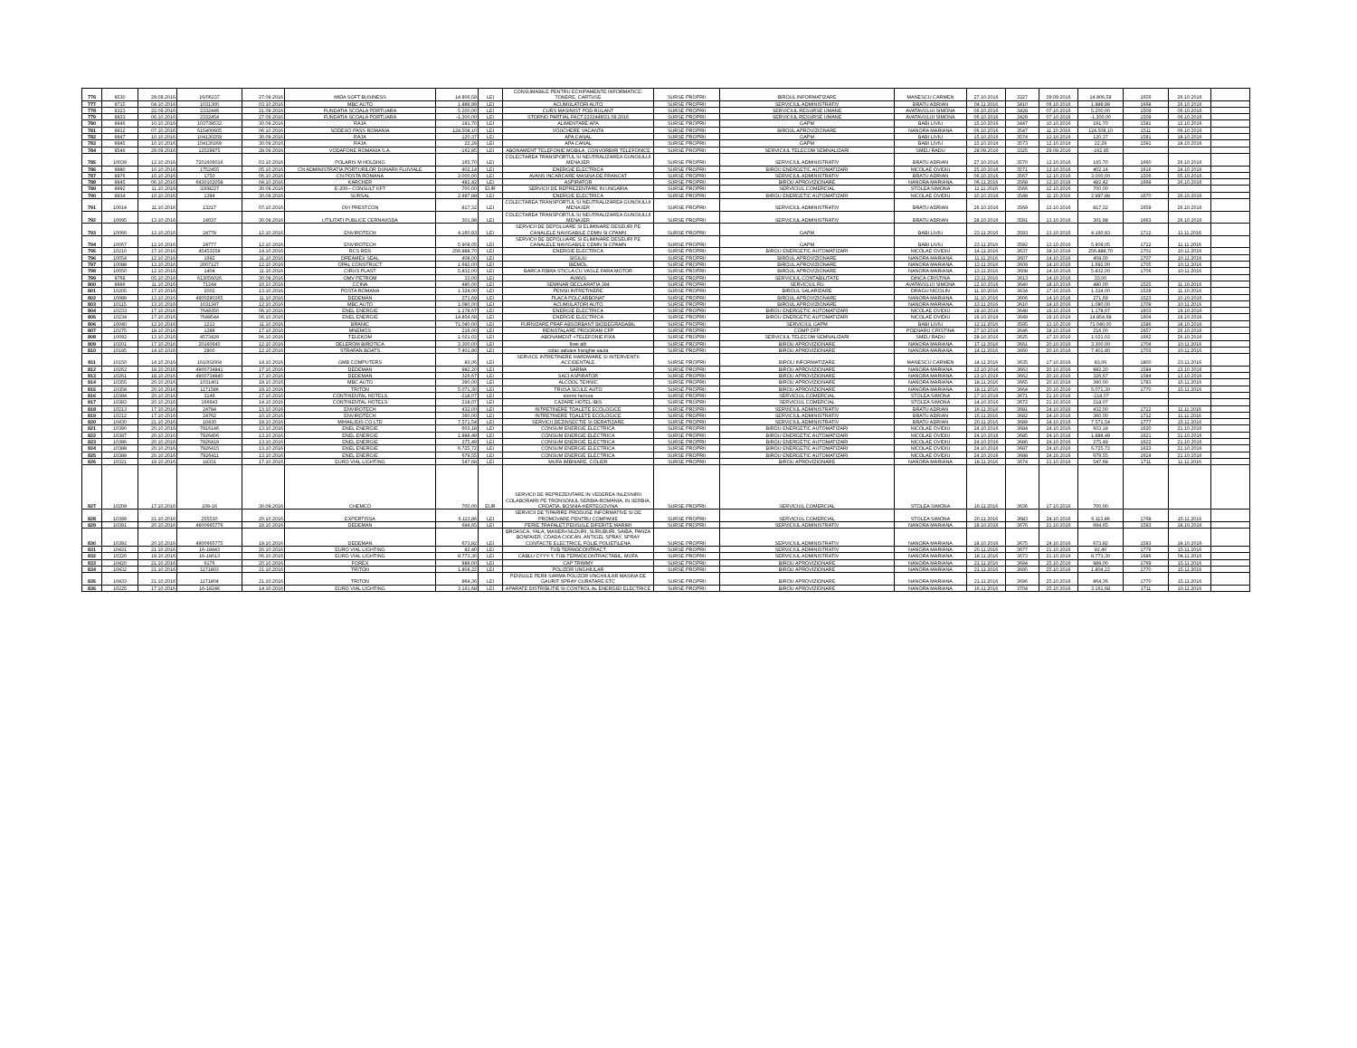| 776 | 9530 | 29.09.2016 | 16/06237 | 27.09.2016 | MIDA SOFT BUSINESS | 14.906,59 | LEI | CONSUMABILE PENTRU ECHIPAMENTE INFORMATICE: TONERE, CARTUSE | SURSE PROPRII | BIROUL INFORMATIZARE | MANESCU CARMEN | 27.10.2016 | 3327 | 29.09.2016 | 14.906,59 | 1656 | 26.10.2016 | |
| 777 | 9715 | 04.10.2016 | 1031300 | 03.10.2016 | MBC AUTO | 1.889,99 | LEI | ACUMULATORI AUTO | SURSE PROPRII | SERVICIUL ADMINISTRATIV | BRATU ADRIAN | 04.11.2016 | 3410 | 06.10.2016 | 1.889,99 | 1668 | 26.10.2016 | |
| 778 | 9323 | 22.09.2016 | 2332449 | 21.09.2016 | FUNDATIA SCOALA PORTUARA | 5.200,00 | LEI | CURS MASINIST POD RULANT | SURSE PROPRII | SERVICIUL RESURSE UMANE | AVATAVULUI SIMONA | 06.10.2016 | 3428 | 07.10.2016 | 5.200,00 | 1509 | 06.10.2016 | |
| 779 | 9833 | 06.10.2016 | 2332454 | 27.09.2016 | FUNDATIA SCOALA PORTUARA | -1.300,00 | LEI | STORNO PARTIAL FACT.2332449/21.09.2016 | SURSE PROPRII | SERVICIUL RESURSE UMANE | AVATAVULUI SIMONA | 06.10.2016 | 3429 | 07.10.2016 | -1.300,00 | 1509 | 06.10.2016 | |
| 780 | 9946 | 10.10.2016 | 103739532 | 30.09.2016 | RAJA | 191,70 | LEI | ALIMENTARE APA | SURSE PROPRII | GAPM | BABI LIVIU | 15.10.2016 | 3447 | 10.10.2016 | 191,70 | 1581 | 12.10.2016 | |
| 781 | 9912 | 07.10.2016 | 615400605 | 06.10.2016 | SODEXO PASS ROMANIA | 124.508,10 | LEI | VOUCHERE VACANTA | SURSE PROPRII | BIROUL APROVIZIONARE | NANORA MARIANA | 06.10.2016 | 3547 | 11.10.2016 | 124.508,10 | 1511 | 06.10.2016 | |
| 782 | 9947 | 10.10.2016 | 104130259 | 30.09.2016 | RAJA | 120,37 | LEI | APA CANAL | SURSE PROPRII | GAPM | BABI LIVIU | 15.10.2016 | 3574 | 12.10.2016 | 120,37 | 1591 | 18.10.2016 | |
| 783 | 9945 | 10.10.2016 | 104130269 | 30.09.2016 | RAJA | 22,29 | LEI | APA CANAL | SURSE PROPRII | GAPM | BABI LIVIU | 15.10.2016 | 3573 | 12.10.2016 | 22,29 | 1591 | 18.10.2016 | |
| 784 | 9546 | 29.09.2016 | 12529975 | 28.09.2016 | VODAFONE ROMANIA S.A. | -162,95 | LEI | ABONAMENT TELEFONIE MOBILA, CONVORBIRI TELEFONICE | SURSE PROPRII | SERVICIUL TELECOM SEMNALIZARI | SMEU RADU | 28.09.2016 | 3325 | 29.09.2016 | -162,95 | | | |
| 785 | 10039 | 12.10.2016 | 7201606016 | 03.10.2016 | POLARIS M HOLDING | 165,70 | LEI | COLECTAREA TRANSPORTUL SI NEUTRALIZAREA GUNOIULUI MENAJER | SURSE PROPRII | SERVICIUL ADMINISTRATIV | BRATU ADRIAN | 27.10.2016 | 3570 | 12.10.2016 | 165,70 | 1660 | 26.10.2016 | |
| 786 | 9980 | 10.10.2016 | 1752455 | 05.10.2016 | CN ADMINISTRATIA PORTURILOR DUNARII FLUVIALE | 402,14 | LEI | ENERGIE ELECTRICA | SURSE PROPRII | BIROU ENERGETIC AUTOMATIZARI | NICOLAE OVIDIU | 25.10.2016 | 3571 | 12.10.2016 | 402,14 | 1616 | 24.10.2016 | |
| 787 | 9976 | 10.10.2016 | 1750 | 06.10.2016 | CN POSTA ROMANA | 3.000,00 | LEI | AVANS INCARCARE MASINA DE FRANCAT | SURSE PROPRII | SERVICIUL ADMINISTRATIV | BRATU ADRIAN | 06.10.2016 | 3567 | 12.10.2016 | 3.000,00 | 1506 | 05.10.2016 | |
| 788 | 9845 | 06.10.2016 | 6430102058 | 04.10.2016 | KARCHER | 482,42 | LEI | ASPIRATOR | SURSE PROPRII | BIROU APROVIZIONARE | NANORA MARIANA | 06.11.2016 | 3568 | 12.10.2016 | 482,42 | 1669 | 26.10.2016 | |
| 789 | 9992 | 11.10.2016 | 3308227 | 30.09.2016 | E-200-- CONSULT KFT | 700,00 | EUR | SERVICII DE REPREZENTARE IN UNGARIA | SURSE PROPRII | SERVICIUL COMERCIAL | STOLEA SIMONA | 11.11.2016 | 3566 | 12.10.2016 | 700,00 | | | |
| 790 | 9934 | 10.10.2016 | 1394 | 30.09.2016 | SURSAL | 2.997,88 | LEI | ENERGIE ELECTRICA | SURSE PROPRII | BIROU ENERGETIC AUTOMATIZARI | NICOLAE OVIDIU | 10.10.2016 | 3548 | 11.10.2016 | 2.997,88 | 1670 | 26.10.2016 | |
| 791 | 10014 | 11.10.2016 | 13217 | 07.10.2016 | OVI PRESTCON | 817,32 | LEI | COLECTAREA TRANSPORTUL SI NEUTRALIZAREA GUNOIULUI MENAJER | SURSE PROPRII | SERVICIUL ADMINISTRATIV | BRATU ADRIAN | 26.10.2016 | 3569 | 12.10.2016 | 817,32 | 1659 | 26.10.2016 | |
| 792 | 10095 | 13.10.2016 | 14037 | 30.09.2016 | UTILITATI PUBLICE CERNAVODA | 301,98 | LEI | COLECTAREA TRANSPORTUL SI NEUTRALIZAREA GUNOIULUI MENAJER | SURSE PROPRII | SERVICIUL ADMINISTRATIV | BRATU ADRIAN | 28.10.2016 | 3591 | 13.10.2016 | 301,98 | 1663 | 26.10.2016 | |
| 793 | 10066 | 12.10.2016 | 24778 | 12.10.2016 | ENVIROTECH | 4.160,93 | LEI | SERVICII DE DEPOLUARE SI ELIMINARE DESEURI PE CANALELE NAVIGABILE CDMN SI CPAMN | SURSE PROPRII | GAPM | BABI LIVIU | 23.11.2016 | 3593 | 13.10.2016 | 4.160,93 | 1712 | 11.11.2016 | |
| 794 | 10067 | 12.10.2016 | 24777 | 12.10.2016 | ENVIROTECH | 5.909,05 | LEI | SERVICII DE DEPOLUARE SI ELIMINARE DESEURI PE CANALELE NAVIGABILE CDMN SI CPAMN | SURSE PROPRII | GAPM | BABI LIVIU | 23.11.2016 | 3592 | 13.10.2016 | 5.909,05 | 1712 | 11.11.2016 | |
| 795 | 10210 | 17.10.2016 | 45453258 | 14.10.2016 | RCS RDS | 256.888,70 | LEI | ENERGIE ELECTRICA | SURSE PROPRII | BIROU ENERGETIC AUTOMATIZARI | NICOLAE OVIDIU | 14.11.2016 | 3637 | 18.10.2016 | 256.888,70 | 1701 | 10.11.2016 | |
| 796 | 10054 | 12.10.2016 | 1692 | 11.10.2016 | DREAMEX SEAL | 408,00 | LEI | SIGILIU | SURSE PROPRII | BIROUL APROVIZIONARE | NANORA MARIANA | 11.11.2016 | 3607 | 14.10.2016 | 408,00 | 1707 | 10.11.2016 | |
| 797 | 10088 | 13.10.2016 | 2007127 | 12.10.2016 | OPAL CONSTRUCT | 1.692,00 | LEI | IBEMOL | SURSE PROPRII | BIROUL APROVIZIONARE | NANORA MARIANA | 13.11.2016 | 3609 | 14.10.2016 | 1.692,00 | 1705 | 10.11.2016 | |
| 798 | 10050 | 12.10.2016 | 1404 | 11.10.2016 | CIRUS PLAST | 5.832,00 | LEI | BARCA FIBRA STICLA CU VASLE FARA MOTOR | SURSE PROPRII | BIROUL APROVIZIONARE | NANORA MARIANA | 13.11.2016 | 3608 | 14.10.2016 | 5.832,00 | 1706 | 10.11.2016 | |
| 799 | 9769 | 05.10.2016 | 613056026 | 30.09.2016 | OMV PETROM | 33,00 | LEI | AVANS | SURSE PROPRII | SERVICIUL CONTABILITATE | DINCA CRISTINA | 13.11.2016 | 3613 | 14.10.2016 | 33,00 | | | |
| 800 | 9996 | 11.10.2016 | 71244 | 10.10.2016 | CCINA | 480,00 | LEI | SEMINAR DECLARATIA 394 | SURSE PROPRII | SERVICIUL RU | AVATAVULUI SIMONA | 12.10.2016 | 3640 | 18.10.2016 | 480,00 | 1525 | 11.10.2016 | |
| 801 | 10205 | 17.10.2016 | 2002 | 13.10.2016 | POSTA ROMANA | 1.324,00 | LEI | PENSII INTRETINERE | SURSE PROPRII | BIROUL SALARIZARE | DRAGU NICOLIN | 11.10.2016 | 3634 | 17.10.2016 | 1.324,00 | 1529 | 11.10.2016 | |
| 802 | 10089 | 13.10.2016 | 4900290365 | 11.10.2016 | DEDEMAN | 271,69 | LEI | PLACA POLCARBONAT | SURSE PROPRII | BIROUL APROVIZIONARE | NANORA MARIANA | 11.10.2016 | 3606 | 14.10.2016 | 271,69 | 1523 | 10.10.2016 | |
| 803 | 10115 | 13.10.2016 | 1031347 | 12.10.2016 | MBC AUTO | 1.080,00 | LEI | ACUMULATORI AUTO | SURSE PROPRII | BIROUL APROVIZIONARE | NANORA MARIANA | 13.11.2016 | 3610 | 14.10.2016 | 1.080,00 | 1709 | 10.11.2016 | |
| 804 | 10233 | 17.10.2016 | 7649350 | 06.10.2016 | ENEL ENERGIE | 1.178,67 | LEI | ENERGIE ELECTRICA | SURSE PROPRII | BIROU ENERGETIC AUTOMATIZARI | NICOLAE OVIDIU | 19.10.2016 | 3648 | 19.10.2016 | 1.178,67 | 1603 | 19.10.2016 | |
| 805 | 10234 | 17.10.2016 | 7649544 | 06.10.2016 | ENEL ENERGIE | 14.854,68 | LEI | ENERGIE ELECTRICA | SURSE PROPRII | BIROU ENERGETIC AUTOMATIZARI | NICOLAE OVIDIU | 19.10.2016 | 3649 | 19.10.2016 | 14.854,68 | 1604 | 19.10.2016 | |
| 806 | 10040 | 12.10.2016 | 1213 | 11.10.2016 | BRANIC | 71.040,00 | LEI | FURNIZARE PRAF ABSORBANT BIODEGRADABIL | SURSE PROPRII | SERVICIUL GAPM | BABI LIVIU | 12.11.2016 | 3595 | 13.10.2016 | 71.040,00 | 1586 | 18.10.2016 | |
| 807 | 10275 | 18.10.2016 | 1288 | 17.10.2016 | MNEMOS | 216,00 | LEI | REINSTALARE PROGRAM CFP | SURSE PROPRII | COMP CFP | POENARU CRISTINA | 27.10.2016 | 3646 | 18.10.2016 | 216,00 | 1657 | 26.10.2016 | |
| 808 | 10092 | 13.10.2016 | 4573429 | 06.10.2016 | TELEKOM | 1.021,02 | LEI | ABONAMENT +TELEFONIE FIXA | SURSE PROPRII | SERVICIUL TELECOM SEMNALIZARI | SMEU RADU | 28.10.2016 | 3625 | 17.10.2016 | 1.021,02 | 1662 | 26.10.2016 | |
| 809 | 10201 | 17.10.2016 | 20160645 | 12.10.2016 | DELEROM BIROTICA | 3.300,00 | LEI | finet alb | SURSE PROPRII | BIROU APROVIZIONARE | NANORA MARIANA | 17.11.2016 | 3661 | 20.10.2016 | 3.300,00 | 1704 | 10.11.2016 | |
| 810 | 10195 | 14.10.1016 | 2800 | 12.10.2016 | STRAFAN BOATS | 7.401,90 | LEI | colac salvare franghie saula | SURSE PROPRII | BIROU APROVIZIONARE | NANORA MARIANA | 14.11.2016 | 3660 | 20.10.2016 | 7.401,90 | 1703 | 10.11.2016 | |
| 811 | 10150 | 14.10.2016 | 161002004 | 14.10.2016 | GMB COMPUTERS | 83,06 | LEI | SERVICE INTRETINERE HARDWARE SI INTERVENTII ACCIDENTALE | SURSE PROPRII | BIROU INFORMATIZARE | MANESCU CARMEN | 14.11.2016 | 3635 | 17.10.2016 | 83,06 | 1800 | 23.11.2016 | |
| 812 | 10262 | 18.10.2016 | 4900734841 | 17.10.2016 | DEDEMAN | 982,20 | LEI | SARMA | SURSE PROPRII | BIROU APROVIZIONARE | NANORA MARIANA | 13.10.2016 | 3663 | 20.10.2016 | 982,20 | 1584 | 13.10.2016 | |
| 813 | 10261 | 18.10.2016 | 4900734840 | 17.10.2016 | DEDEMAN | 326,67 | LEI | SACI ASPIRATOR | SURSE PROPRII | BIROU APROVIZIONARE | NANORA MARIANA | 13.10.2016 | 3662 | 20.10.2016 | 326,67 | 1584 | 13.10.2016 | |
| 814 | 10355 | 20.10.2016 | 1031401 | 19.10.2016 | MBC AUTO | 390,00 | LEI | ALCOOL TEHNIC | SURSE PROPRII | BIROU APROVIZIONARE | NANORA MARIANA | 18.11.2016 | 3665 | 20.10.2016 | 390,00 | 1783 | 15.11.2016 | |
| 815 | 10358 | 20.10.2016 | 1171586 | 19.10.2016 | TRITON | 5.071,30 | LEI | TRUSA SCULE AUTO | SURSE PROPRII | BIROU APROVIZIONARE | NANORA MARIANA | 18.11.2016 | 3664 | 20.10.2016 | 5.071,30 | 1770 | 15.11.2016 | |
| 816 | 10384 | 20.10.2016 | 3149 | 17.10.2016 | CONTINENTAL HOTELS | -218,07 | LEI | storno factura | SURSE PROPRII | SERVICIUL COMERCIAL | STOLEA SIMONA | 17.10.2016 | 3671 | 21.10.2016 | -218,07 | | | |
| 817 | 10383 | 20.10.2016 | 166643 | 14.10.2016 | CONTINENTAL HOTELS | 218,07 | LEI | CAZARE HOTEL IBIS | SURSE PROPRII | SERVICIUL COMERCIAL | STOLEA SIMONA | 14.10.2016 | 3672 | 21.10.2016 | 218,07 | | | |
| 818 | 10213 | 17.10.2016 | 24784 | 13.10.2016 | ENVIROTECH | 432,00 | LEI | INTRETINERE TOALETE ECOLOGICE | SURSE PROPRII | SERVICIUL ADMINISTRATIV | BRATU ADRIAN | 16.11.2016 | 3681 | 24.10.2016 | 432,00 | 1712 | 11.11.2016 | |
| 819 | 10212 | 17.10.2016 | 24762 | 10.10.2016 | ENVIROTECH | 360,00 | LEI | INTRETINERE TOALETE ECOLOGICE | SURSE PROPRII | SERVICIUL ADMINISTRATIV | BRATU ADRIAN | 16.11.2016 | 3682 | 24.10.2016 | 360,00 | 1712 | 11.11.2016 | |
| 820 | 10430 | 21.10.2016 | 10430 | 19.10.2016 | MIHAILIDIS CO LTD | 7.571,54 | LEI | SERVICII DEZINSECTIE SI DERATIZARE | SURSE PROPRII | SERVICIUL ADMINISTRATIV | BRATU ADRIAN | 20.11.2016 | 3689 | 24.10.2016 | 7.571,54 | 1777 | 15.11.2016 | |
| 821 | 10390 | 20.10.2016 | 7916146 | 13.10.2016 | ENEL ENERGIE | 603,18 | LEI | CONSUM ENERGIE ELECTRICA | SURSE PROPRII | BIROU ENERGETIC AUTOMATIZARI | NICOLAE OVIDIU | 24.10.2016 | 3684 | 24.10.2016 | 603,18 | 1620 | 21.10.2016 | |
| 822 | 10387 | 20.10.2016 | 7926406 | 13.10.2016 | ENEL ENERGIE | 1.888,49 | LEI | CONSUM ENERGIE ELECTRICA | SURSE PROPRII | BIROU ENERGETIC AUTOMATIZARI | NICOLAE OVIDIU | 24.10.2016 | 3685 | 24.10.2016 | 1.888,49 | 1621 | 21.10.2016 | |
| 823 | 10386 | 20.10.2016 | 7926419 | 13.10.2016 | ENEL ENERGIE | 275,49 | LEI | CONSUM ENERGIE ELECTRICA | SURSE PROPRII | BIROU ENERGETIC AUTOMATIZARI | NICOLAE OVIDIU | 24.10.2016 | 3686 | 24.10.2016 | 275,49 | 1622 | 21.10.2016 | |
| 824 | 10388 | 20.10.2016 | 7926415 | 13.10.2016 | ENEL ENERGIE | 6.725,72 | LEI | CONSUM ENERGIE ELECTRICA | SURSE PROPRII | BIROU ENERGETIC AUTOMATIZARI | NICOLAE OVIDIU | 24.10.2016 | 3687 | 24.10.2016 | 6.725,72 | 1623 | 21.10.2016 | |
| 825 | 10389 | 20.10.2016 | 7926411 | 13.10.2016 | ENEL ENERGIE | 679,55 | LEI | CONSUM ENERGIE ELECTRICA | SURSE PROPRII | BIROU ENERGETIC AUTOMATIZARI | NICOLAE OVIDIU | 24.10.2016 | 3688 | 24.10.2016 | 679,55 | 1624 | 21.10.2016 | |
| 826 | 10321 | 19.10.2016 | 18331 | 17.10.2016 | EURO VIAL LIGHTING | 547,68 | LEI | MUFA IMBINARE, COLIER | SURSE PROPRII | BIROU APROVIZIONARE | NANORA MARIANA | 18.11.2016 | 3674 | 21.10.2016 | 547,68 | 1711 | 11.11.2016 | |
| 827 | 10209 | 17.10.2016 | 109-16 | 30.09.2016 | CHEMCO | 700,00 | EUR | SERVICII DE REPREZENTARE IN VEDEREA INLESNIRII COLABORARII PE TRONSONUL SERBIA-ROMANIA, IN SERBIA, CROATIA, BOSNIA-HERTEGOVINA | SURSE PROPRII | SERVICIUL COMERCIAL | STOLEA SIMONA | 16.11.2016 | 3636 | 17.10.2016 | 700,00 | | | |
| 828 | 10399 | 21.10.2016 | 255530 | 20.10.2016 | EXPERTISSA | 6.113,86 | LEI | SERVICII DE TIPARIRE PRODUSE INFORMATIVE SI DE PROMOVARE PENTRU COMPANIE | SURSE PROPRII | SERVICIUL COMERCIAL | STOLEA SIMONA | 20.11.2016 | 3683 | 24.10.2016 | 6.113,86 | 1768 | 15.11.2016 | |
| 829 | 10391 | 20.10.2016 | 4900665776 | 19.10.2016 | DEDEMAN | 694,65 | LEI | PERIE,TRAFALET,PENSULE DIFERITE MARIMI | SURSE PROPRII | SERVICIUL ADMINISTRATIV | NANORA MARIANA | 18.10.2016 | 3676 | 21.10.2016 | 694,65 | 1593 | 18.10.2016 | |
| 830 | 10392 | 20.10.2016 | 4900665775 | 19.10.2016 | DEDEMAN | 673,82 | LEI | BROASCA, YALA, MANER+SILDURI, SURUBURI, SAIBA, PANZA BONFAIER, COADA CIOCAN, ANTIGEL SPRAY, SPRAY CONTACTE ELECTRICE, FOLIE POLIETILENA | SURSE PROPRII | SERVICIUL ADMINISTRATIV | NANORA MARIANA | 18.10.2016 | 3675 | 24.10.2016 | 673,82 | 1593 | 18.10.2016 | |
| 831 | 10421 | 21.10.2016 | 16-18443 | 20.10.2016 | EURO VIAL LIGHTING | 92,40 | LEI | TUB TERMOCONTRACT | SURSE PROPRII | SERVICIUL ADMINISTRATIV | NANORA MARIANA | 20.11.2016 | 3677 | 21.10.2016 | 92,40 | 1776 | 15.11.2016 | |
| 832 | 10320 | 19.10.2016 | 16-18013 | 06.10.2016 | EURO VIAL LIGHTING | 8.773,30 | LEI | CABLU CYYY-Y, TUB TERMOCONTRACTABIL, MUFA | SURSE PROPRII | SERVICIUL ADMINISTRATIV | NANORA MARIANA | 18.11.2016 | 3673 | 21.10.2016 | 8.773,30 | 1686 | 04.11.2016 | |
| 833 | 10420 | 21.10.2016 | 6176 | 20.10.2016 | FOREX | 989,00 | LEI | CAP TRIMMY | SURSE PROPRII | BIROU APROVIZIONARE | NANORA MARIANA | 21.11.2016 | 3694 | 25.10.2016 | 989,00 | 1769 | 15.11.2016 | |
| 834 | 10432 | 21.10.2016 | 1171803 | 21.10.2016 | TRITON | 1.804,22 | LEI | POLIZOR UNGHIULAR | SURSE PROPRII | BIROU APROVIZIONARE | NANORA MARIANA | 21.11.2016 | 3695 | 25.10.2016 | 1.804,22 | 1770 | 15.11.2016 | |
| 835 | 10433 | 21.10.2016 | 1171804 | 21.10.2016 | TRITON | 864,36 | LEI | PENSULE PERII SARMA POLIZOR UNGHIULAR MASINA DE GAURIT SPRAY CURATARE ETC | SURSE PROPRII | BIROU APROVIZIONARE | NANORA MARIANA | 21.11.2016 | 3696 | 25.10.2016 | 864,36 | 1770 | 15.11.2016 | |
| 836 | 10225 | 17.10.2016 | 16-18246 | 14.10.2016 | EURO VIAL LIGHTING | 3.161,68 | LEI | APARATE DISTRIBUTIE SI CONTROL AL ENERGIEI ELECTRICE | SURSE PROPRII | BIROU APROVIZIONARE | NANORA MARIANA | 16.11.2016 | 3704 | 25.10.2016 | 3.161,68 | 1711 | 10.11.2016 | |